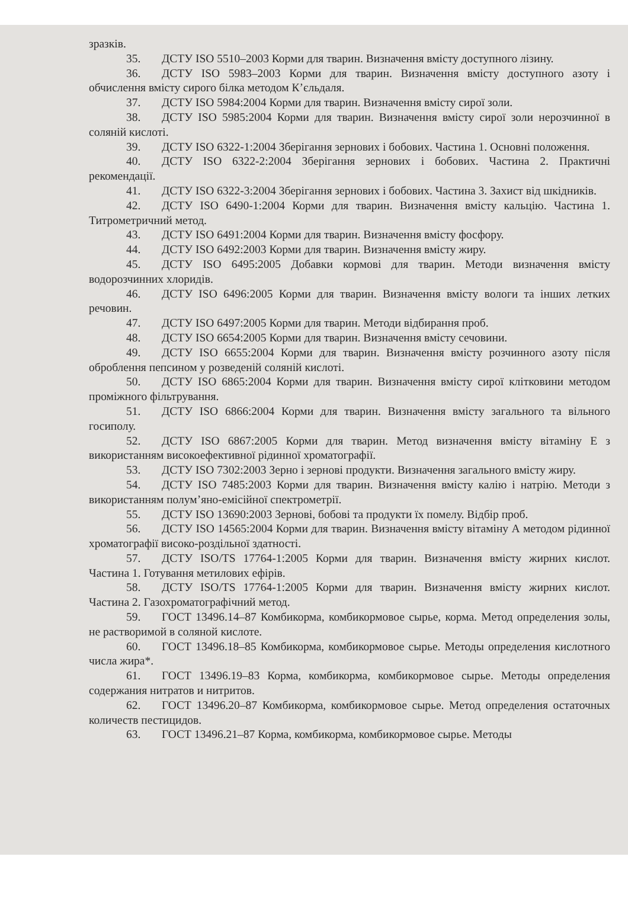зразків.
35. ДСТУ ISO 5510–2003 Корми для тварин. Визначення вмісту доступного лізину.
36. ДСТУ ISO 5983–2003 Корми для тварин. Визначення вмісту доступного азоту і обчислення вмісту сирого білка методом К’єльдаля.
37. ДСТУ ISO 5984:2004 Корми для тварин. Визначення вмісту сирої золи.
38. ДСТУ ISO 5985:2004 Корми для тварин. Визначення вмісту сирої золи нерозчинної в соляній кислоті.
39. ДСТУ ISO 6322-1:2004 Зберігання зернових і бобових. Частина 1. Основні положення.
40. ДСТУ ISO 6322-2:2004 Зберігання зернових і бобових. Частина 2. Практичні рекомендації.
41. ДСТУ ISO 6322-3:2004 Зберігання зернових і бобових. Частина 3. Захист від шкідників.
42. ДСТУ ISO 6490-1:2004 Корми для тварин. Визначення вмісту кальцію. Частина 1. Титрометричний метод.
43. ДСТУ ISO 6491:2004 Корми для тварин. Визначення вмісту фосфору.
44. ДСТУ ISO 6492:2003 Корми для тварин. Визначення вмісту жиру.
45. ДСТУ ISO 6495:2005 Добавки кормові для тварин. Методи визначення вмісту водорозчинних хлоридів.
46. ДСТУ ISO 6496:2005 Корми для тварин. Визначення вмісту вологи та інших летких речовин.
47. ДСТУ ISO 6497:2005 Корми для тварин. Методи відбирання проб.
48. ДСТУ ISO 6654:2005 Корми для тварин. Визначення вмісту сечовини.
49. ДСТУ ISO 6655:2004 Корми для тварин. Визначення вмісту розчинного азоту після оброблення пепсином у розведеній соляній кислоті.
50. ДСТУ ISO 6865:2004 Корми для тварин. Визначення вмісту сирої клітковини методом проміжного фільтрування.
51. ДСТУ ISO 6866:2004 Корми для тварин. Визначення вмісту загального та вільного госиполу.
52. ДСТУ ISO 6867:2005 Корми для тварин. Метод визначення вмісту вітаміну Е з використанням високоефективної рідинної хроматографії.
53. ДСТУ ISO 7302:2003 Зерно і зернові продукти. Визначення загального вмісту жиру.
54. ДСТУ ISO 7485:2003 Корми для тварин. Визначення вмісту калію і натрію. Методи з використанням полум’яно-емісійної спектрометрії.
55. ДСТУ ISO 13690:2003 Зернові, бобові та продукти їх помелу. Відбір проб.
56. ДСТУ ISO 14565:2004 Корми для тварин. Визначення вмісту вітаміну А методом рідинної хроматографії високо-роздільної здатності.
57. ДСТУ ISO/TS 17764-1:2005 Корми для тварин. Визначення вмісту жирних кислот. Частина 1. Готування метилових ефірів.
58. ДСТУ ISO/TS 17764-1:2005 Корми для тварин. Визначення вмісту жирних кислот. Частина 2. Газохроматографічний метод.
59. ГОСТ 13496.14–87 Комбикорма, комбикормовое сырье, корма. Метод определения золы, не растворимой в соляной кислоте.
60. ГОСТ 13496.18–85 Комбикорма, комбикормовое сырье. Методы определения кислотного числа жира*.
61. ГОСТ 13496.19–83 Корма, комбикорма, комбикормовое сырье. Методы определения содержания нитратов и нитритов.
62. ГОСТ 13496.20–87 Комбикорма, комбикормовое сырье. Метод определения остаточных количеств пестицидов.
63. ГОСТ 13496.21–87 Корма, комбикорма, комбикормовое сырье. Методы